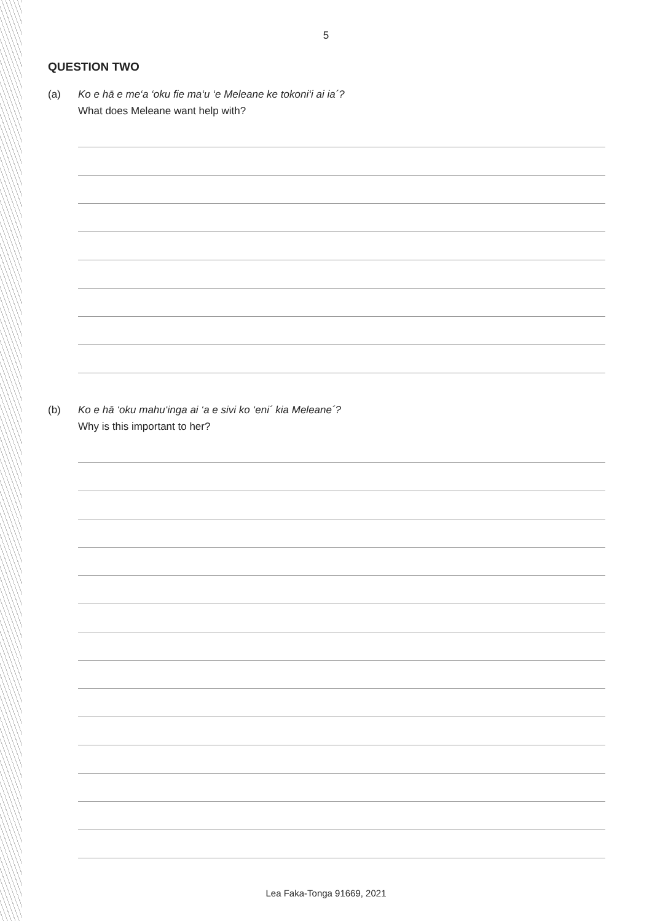5
QUESTION TWO
(a) Ko e hā e me‘a ‘oku fie ma‘u ‘e Meleane ke tokoni‘i ai ia´?
What does Meleane want help with?
(b) Ko e hā ‘oku mahu‘inga ai ‘a e sivi ko ‘eni´ kia Meleane´?
Why is this important to her?
Lea Faka-Tonga 91669, 2021